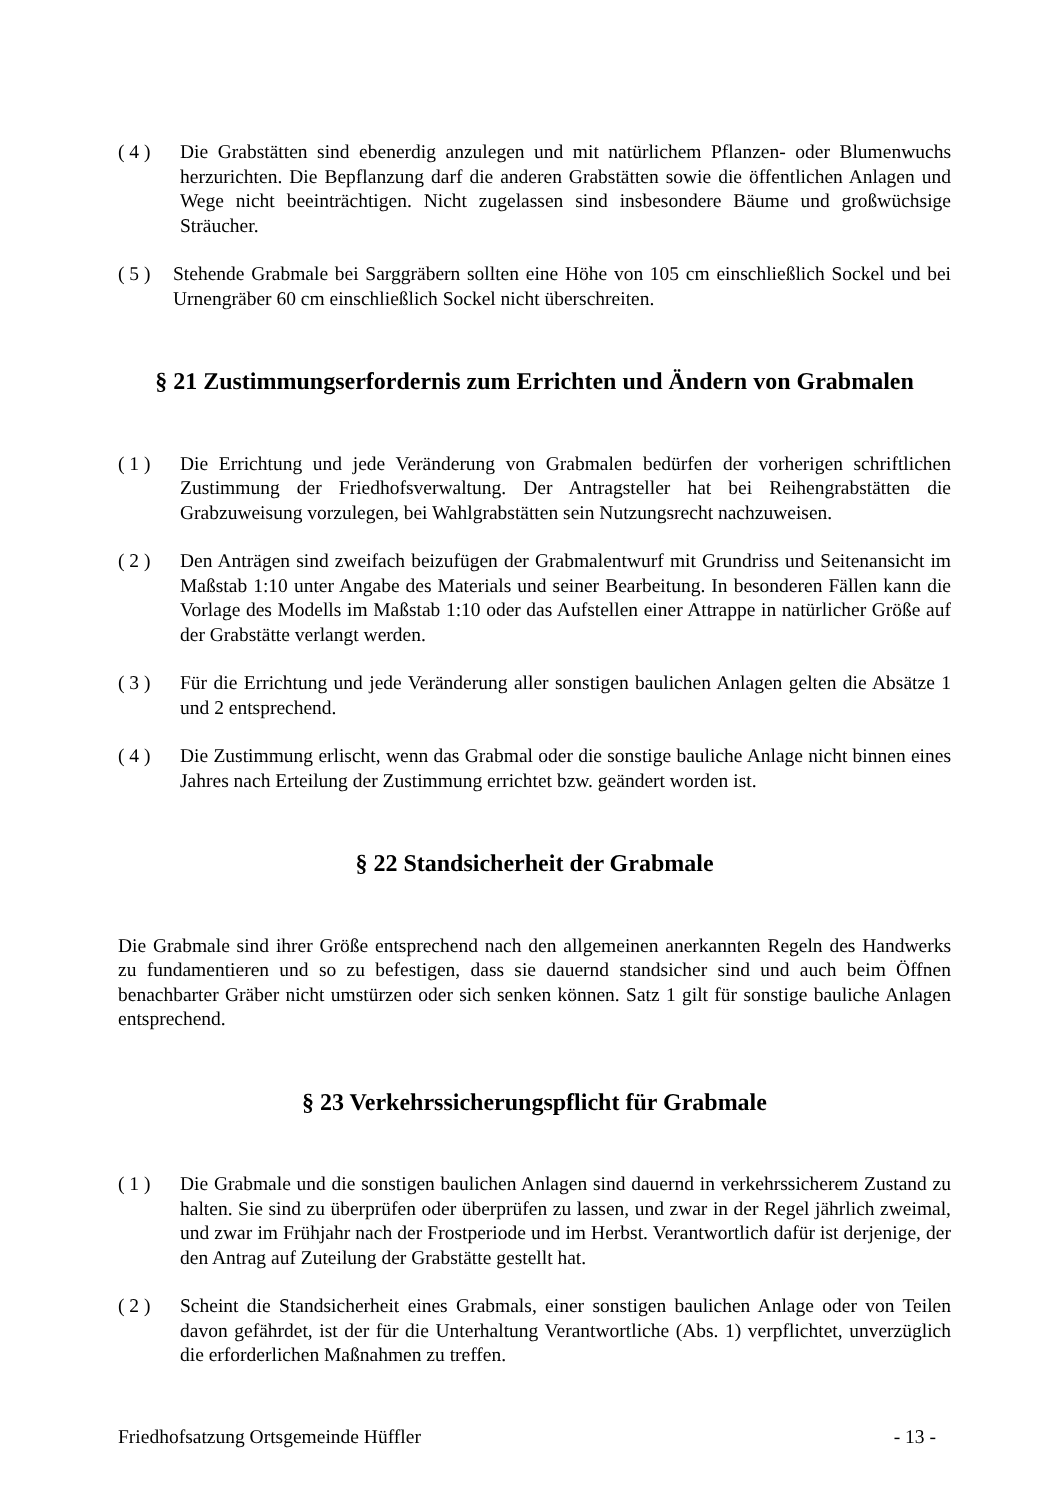( 4 ) Die Grabstätten sind ebenerdig anzulegen und mit natürlichem Pflanzen- oder Blumenwuchs herzurichten. Die Bepflanzung darf die anderen Grabstätten sowie die öffentlichen Anlagen und Wege nicht beeinträchtigen. Nicht zugelassen sind insbesondere Bäume und großwüchsige Sträucher.
( 5 )
Stehende Grabmale bei Sarggräbern sollten eine Höhe von 105 cm einschließlich Sockel und bei Urnengräber 60 cm einschließlich Sockel nicht überschreiten.
§ 21 Zustimmungserfordernis zum Errichten und Ändern von Grabmalen
( 1 ) Die Errichtung und jede Veränderung von Grabmalen bedürfen der vorherigen schriftlichen Zustimmung der Friedhofsverwaltung. Der Antragsteller hat bei Reihengrabstätten die Grabzuweisung vorzulegen, bei Wahlgrabstätten sein Nutzungsrecht nachzuweisen.
( 2 ) Den Anträgen sind zweifach beizufügen der Grabmalentwurf mit Grundriss und Seitenansicht im Maßstab 1:10 unter Angabe des Materials und seiner Bearbeitung. In besonderen Fällen kann die Vorlage des Modells im Maßstab 1:10 oder das Aufstellen einer Attrappe in natürlicher Größe auf der Grabstätte verlangt werden.
( 3 ) Für die Errichtung und jede Veränderung aller sonstigen baulichen Anlagen gelten die Absätze 1 und 2 entsprechend.
( 4 ) Die Zustimmung erlischt, wenn das Grabmal oder die sonstige bauliche Anlage nicht binnen eines Jahres nach Erteilung der Zustimmung errichtet bzw. geändert worden ist.
§ 22 Standsicherheit der Grabmale
Die Grabmale sind ihrer Größe entsprechend nach den allgemeinen anerkannten Regeln des Handwerks zu fundamentieren und so zu befestigen, dass sie dauernd standsicher sind und auch beim Öffnen benachbarter Gräber nicht umstürzen oder sich senken können. Satz 1 gilt für sonstige bauliche Anlagen entsprechend.
§ 23 Verkehrssicherungspflicht für Grabmale
( 1 ) Die Grabmale und die sonstigen baulichen Anlagen sind dauernd in verkehrssicherem Zustand zu halten. Sie sind zu überprüfen oder überprüfen zu lassen, und zwar in der Regel jährlich zweimal, und zwar im Frühjahr nach der Frostperiode und im Herbst. Verantwortlich dafür ist derjenige, der den Antrag auf Zuteilung der Grabstätte gestellt hat.
( 2 ) Scheint die Standsicherheit eines Grabmals, einer sonstigen baulichen Anlage oder von Teilen davon gefährdet, ist der für die Unterhaltung Verantwortliche (Abs. 1) verpflichtet, unverzüglich die erforderlichen Maßnahmen zu treffen.
Friedhofsatzung Ortsgemeinde Hüffler - 13 -